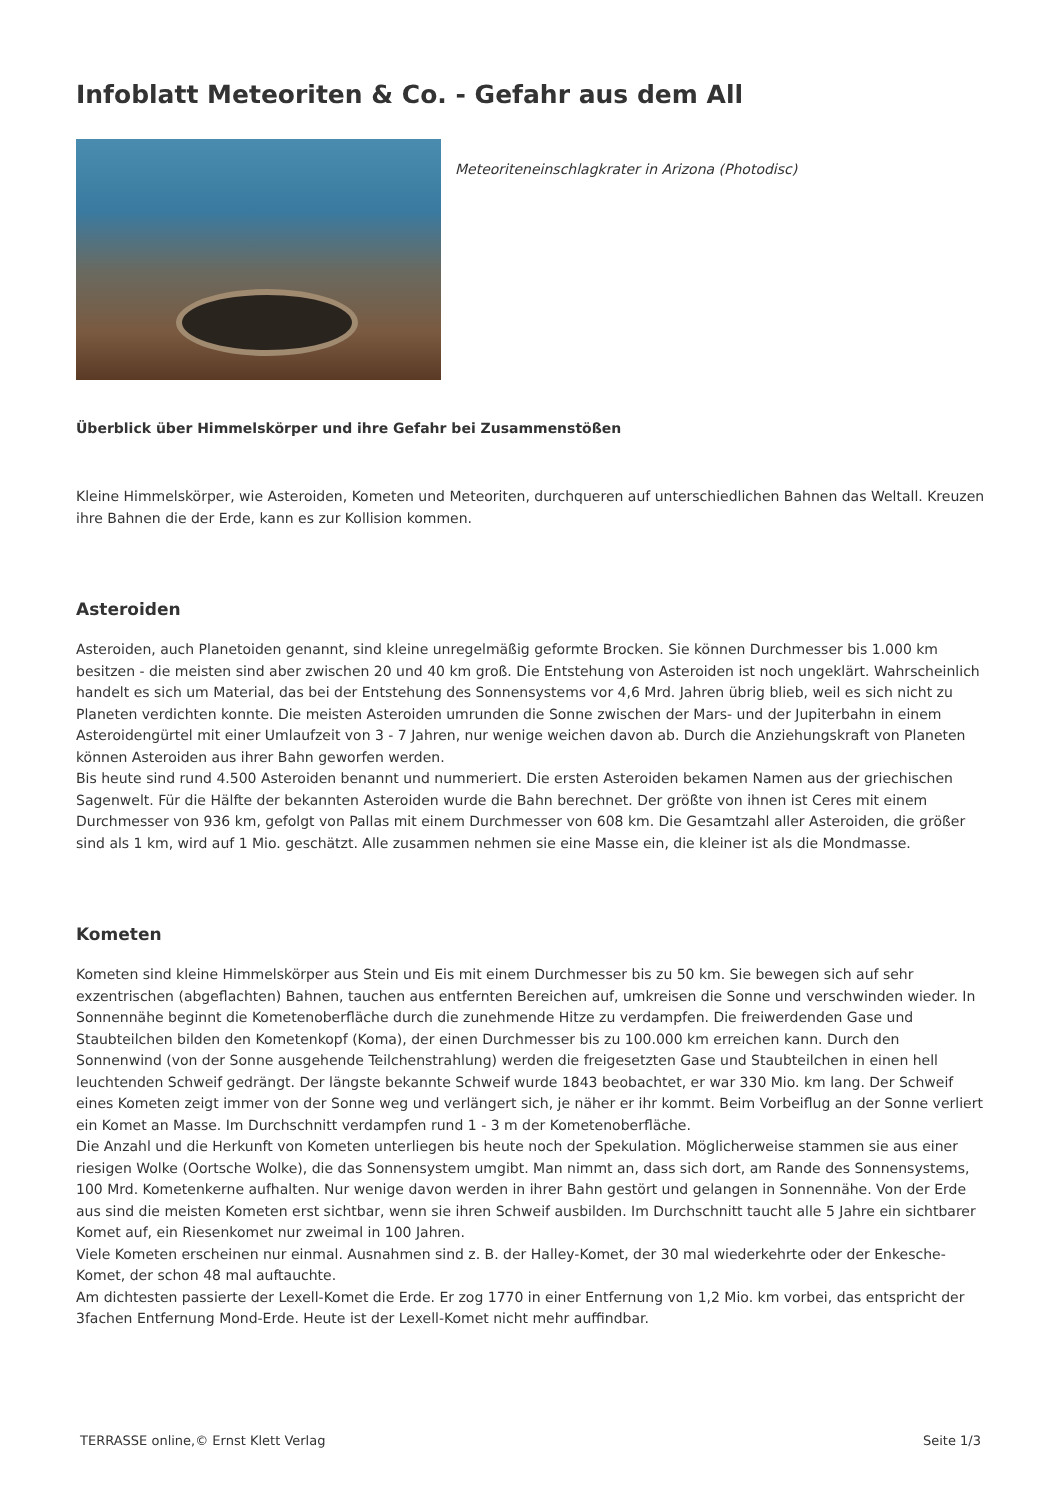Infoblatt Meteoriten & Co. - Gefahr aus dem All
Meteoriteneinschlagkrater in Arizona (Photodisc)
Überblick über Himmelskörper und ihre Gefahr bei Zusammenstößen
Kleine Himmelskörper, wie Asteroiden, Kometen und Meteoriten, durchqueren auf unterschiedlichen Bahnen das Weltall. Kreuzen ihre Bahnen die der Erde, kann es zur Kollision kommen.
Asteroiden
Asteroiden, auch Planetoiden genannt, sind kleine unregelmäßig geformte Brocken. Sie können Durchmesser bis 1.000 km besitzen - die meisten sind aber zwischen 20 und 40 km groß. Die Entstehung von Asteroiden ist noch ungeklärt. Wahrscheinlich handelt es sich um Material, das bei der Entstehung des Sonnensystems vor 4,6 Mrd. Jahren übrig blieb, weil es sich nicht zu Planeten verdichten konnte. Die meisten Asteroiden umrunden die Sonne zwischen der Mars- und der Jupiterbahn in einem Asteroidengürtel mit einer Umlaufzeit von 3 - 7 Jahren, nur wenige weichen davon ab. Durch die Anziehungskraft von Planeten können Asteroiden aus ihrer Bahn geworfen werden.
Bis heute sind rund 4.500 Asteroiden benannt und nummeriert. Die ersten Asteroiden bekamen Namen aus der griechischen Sagenwelt. Für die Hälfte der bekannten Asteroiden wurde die Bahn berechnet. Der größte von ihnen ist Ceres mit einem Durchmesser von 936 km, gefolgt von Pallas mit einem Durchmesser von 608 km. Die Gesamtzahl aller Asteroiden, die größer sind als 1 km, wird auf 1 Mio. geschätzt. Alle zusammen nehmen sie eine Masse ein, die kleiner ist als die Mondmasse.
Kometen
Kometen sind kleine Himmelskörper aus Stein und Eis mit einem Durchmesser bis zu 50 km. Sie bewegen sich auf sehr exzentrischen (abgeflachten) Bahnen, tauchen aus entfernten Bereichen auf, umkreisen die Sonne und verschwinden wieder. In Sonnennähe beginnt die Kometenoberfläche durch die zunehmende Hitze zu verdampfen. Die freiwerdenden Gase und Staubteilchen bilden den Kometenkopf (Koma), der einen Durchmesser bis zu 100.000 km erreichen kann. Durch den Sonnenwind (von der Sonne ausgehende Teilchenstrahlung) werden die freigesetzten Gase und Staubteilchen in einen hell leuchtenden Schweif gedrängt. Der längste bekannte Schweif wurde 1843 beobachtet, er war 330 Mio. km lang. Der Schweif eines Kometen zeigt immer von der Sonne weg und verlängert sich, je näher er ihr kommt. Beim Vorbeiflug an der Sonne verliert ein Komet an Masse. Im Durchschnitt verdampfen rund 1 - 3 m der Kometenoberfläche.
Die Anzahl und die Herkunft von Kometen unterliegen bis heute noch der Spekulation. Möglicherweise stammen sie aus einer riesigen Wolke (Oortsche Wolke), die das Sonnensystem umgibt. Man nimmt an, dass sich dort, am Rande des Sonnensystems, 100 Mrd. Kometenkerne aufhalten. Nur wenige davon werden in ihrer Bahn gestört und gelangen in Sonnennähe. Von der Erde aus sind die meisten Kometen erst sichtbar, wenn sie ihren Schweif ausbilden. Im Durchschnitt taucht alle 5 Jahre ein sichtbarer Komet auf, ein Riesenkomet nur zweimal in 100 Jahren.
Viele Kometen erscheinen nur einmal. Ausnahmen sind z. B. der Halley-Komet, der 30 mal wiederkehrte oder der Enkesche-Komet, der schon 48 mal auftauchte.
Am dichtesten passierte der Lexell-Komet die Erde. Er zog 1770 in einer Entfernung von 1,2 Mio. km vorbei, das entspricht der 3fachen Entfernung Mond-Erde. Heute ist der Lexell-Komet nicht mehr auffindbar.
TERRASSE online,© Ernst Klett Verlag Seite 1/3